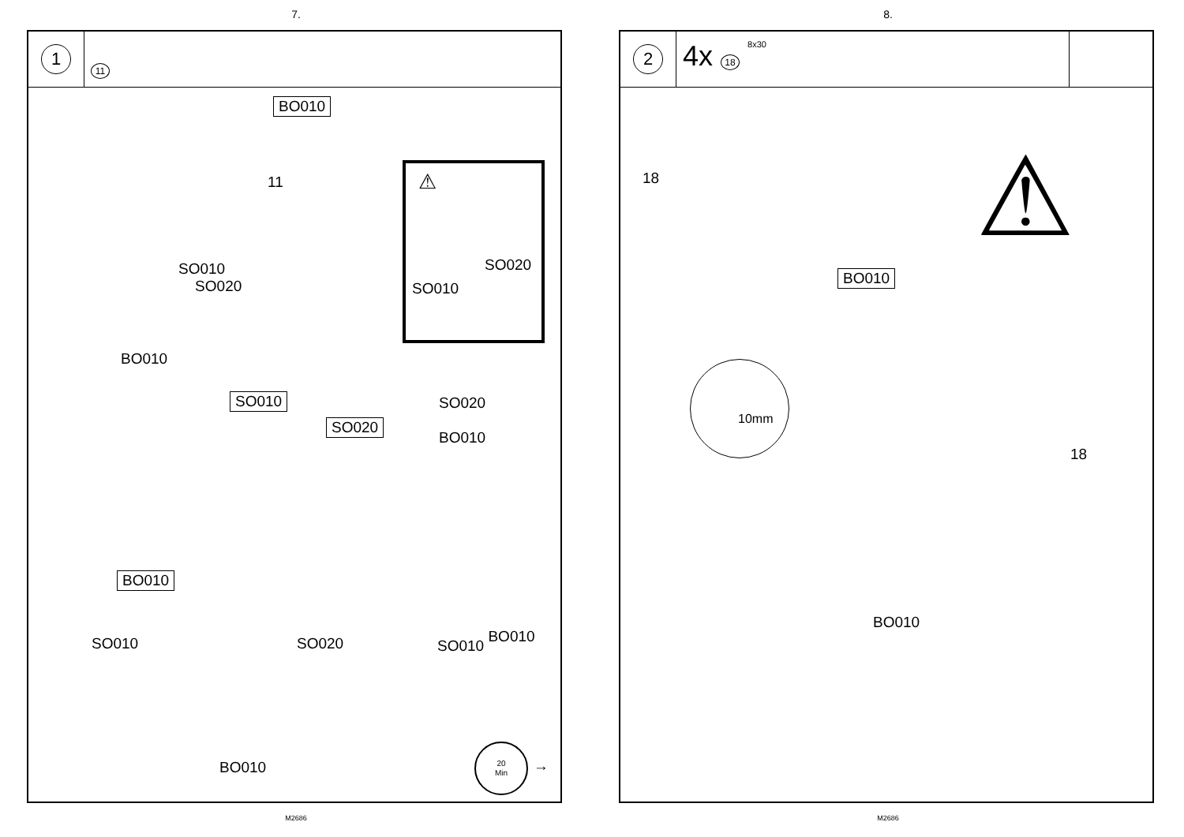7.
1
11
BO010
11
SO010
SO020
⚠
SO020
SO010
BO010
SO010
SO020
SO020
BO010
BO010
SO010 BO010
SO010 SO020
BO010
20
Min
→
M2686
8.
2
4x 18 8x30
18
BO010
⚠
10mm
18
BO010
M2686